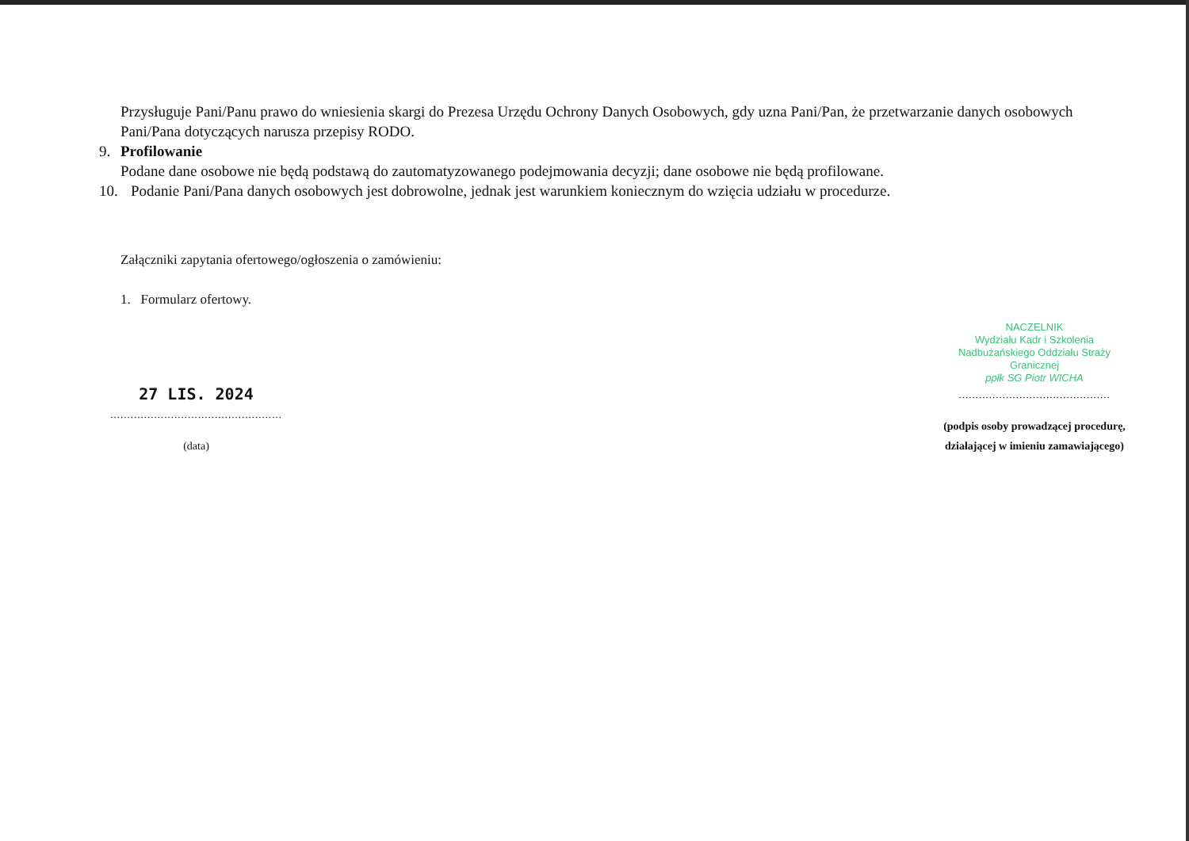Przysługuje Pani/Panu prawo do wniesienia skargi do Prezesa Urzędu Ochrony Danych Osobowych, gdy uzna Pani/Pan, że przetwarzanie danych osobowych Pani/Pana dotyczących narusza przepisy RODO.
9. Profilowanie
Podane dane osobowe nie będą podstawą do zautomatyzowanego podejmowania decyzji; dane osobowe nie będą profilowane.
10. Podanie Pani/Pana danych osobowych jest dobrowolne, jednak jest warunkiem koniecznym do wzięcia udziału w procedurze.
Załączniki zapytania ofertowego/ogłoszenia o zamówieniu:
1. Formularz ofertowy.
27 LIS. 2024
...................................................
(data)
NACZELNIK
Wydziału Kadr i Szkolenia
Nadbużańskiego Oddziału Straży Granicznej
ppłk SG Piotr WICHA
.............................................
(podpis osoby prowadzącej procedurę, działającej w imieniu zamawiającego)